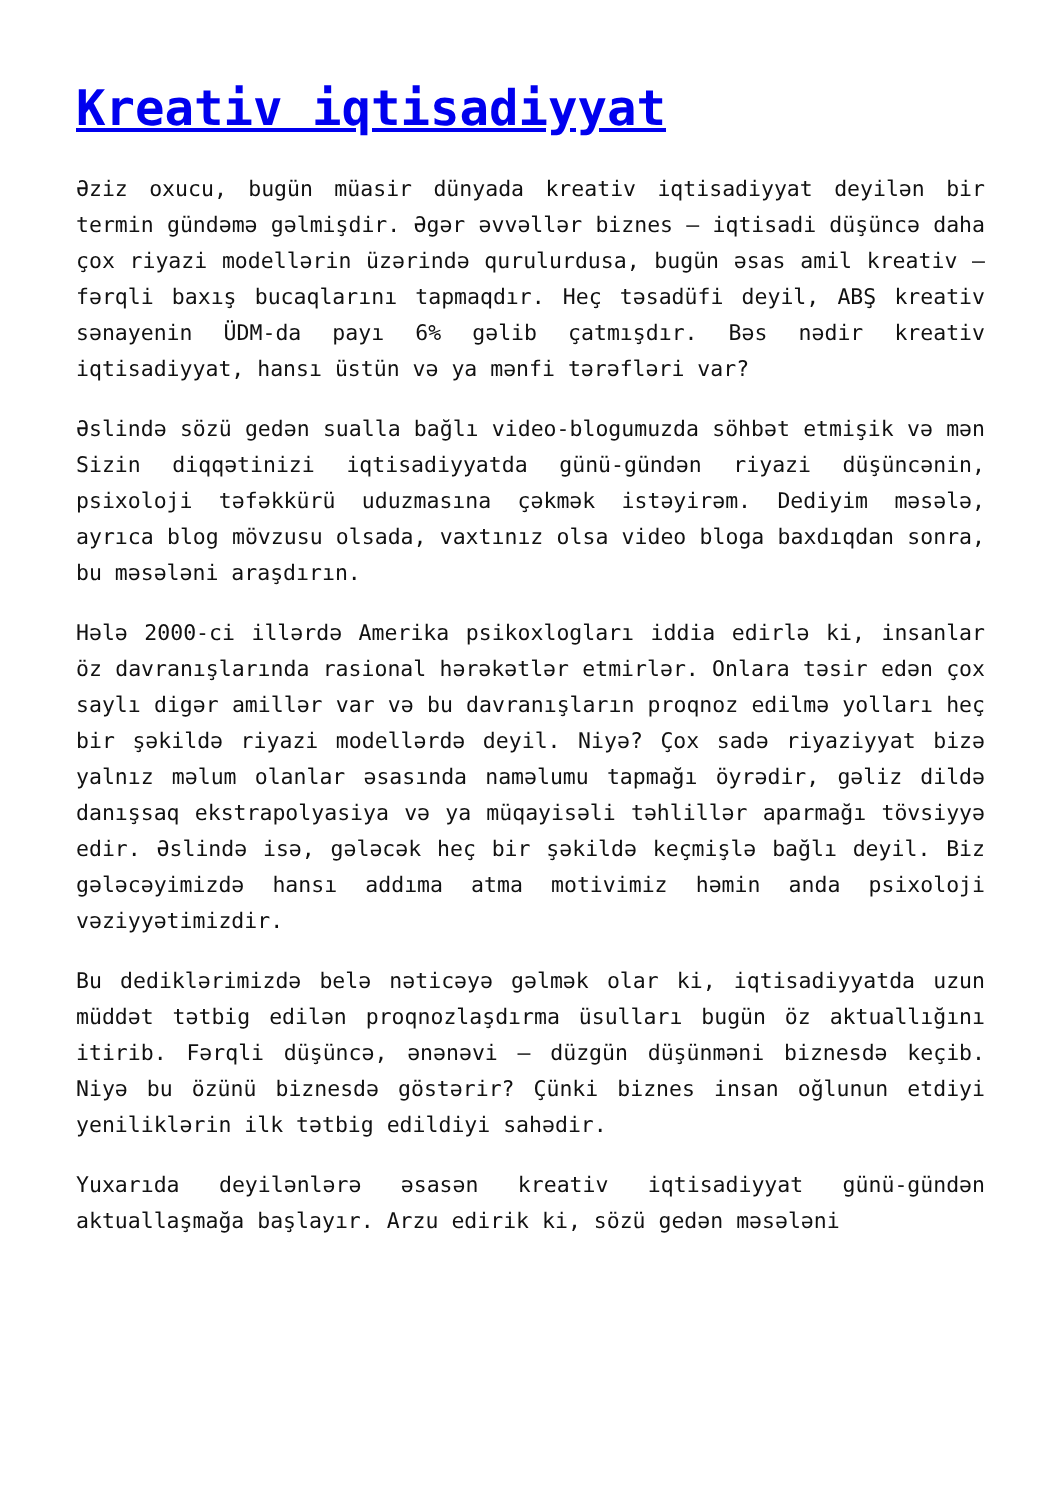Kreativ iqtisadiyyat
Əziz oxucu, bugün müasir dünyada kreativ iqtisadiyyat deyilən bir termin gündəmə gəlmişdir. Əgər əvvəllər biznes – iqtisadi düşüncə daha çox riyazi modellərin üzərində qurulurdusa, bugün əsas amil kreativ – fərqli baxış bucaqlarını tapmaqdır. Heç təsadüfi deyil, ABŞ kreativ sənayenin ÜDM-da payı 6% gəlib çatmışdır. Bəs nədir kreativ iqtisadiyyat, hansı üstün və ya mənfi tərəfləri var?
Əslində sözü gedən sualla bağlı video-blogumuzda söhbət etmişik və mən Sizin diqqətinizi iqtisadiyyatda günü-gündən riyazi düşüncənin, psixoloji təfəkkürü uduzmasına çəkmək istəyirəm. Dediyim məsələ, ayrıca blog mövzusu olsada, vaxtınız olsa video bloga baxdıqdan sonra, bu məsələni araşdırın.
Hələ 2000-ci illərdə Amerika psikoxlogları iddia edirlə ki, insanlar öz davranışlarında rasional hərəkətlər etmirlər. Onlara təsir edən çox saylı digər amillər var və bu davranışların proqnoz edilmə yolları heç bir şəkildə riyazi modellərdə deyil. Niyə? Çox sadə riyaziyyat bizə yalnız məlum olanlar əsasında naməlumu tapmağı öyrədir, gəliz dildə danışsaq ekstrapolyasiya və ya müqayisəli təhlillər aparmağı tövsiyyə edir. Əslində isə, gələcək heç bir şəkildə keçmişlə bağlı deyil. Biz gələcəyimizdə hansı addıma atma motivimiz həmin anda psixoloji vəziyyətimizdir.
Bu dediklərimizdə belə nəticəyə gəlmək olar ki, iqtisadiyyatda uzun müddət tətbig edilən proqnozlaşdırma üsulları bugün öz aktuallığını itirib. Fərqli düşüncə, ənənəvi – düzgün düşünməni biznesdə keçib. Niyə bu özünü biznesdə göstərir? Çünki biznes insan oğlunun etdiyi yeniliklərin ilk tətbig edildiyi sahədir.
Yuxarıda deyilənlərə əsasən kreativ iqtisadiyyat günü-gündən aktuallaşmağa başlayır. Arzu edirik ki, sözü gedən məsələni